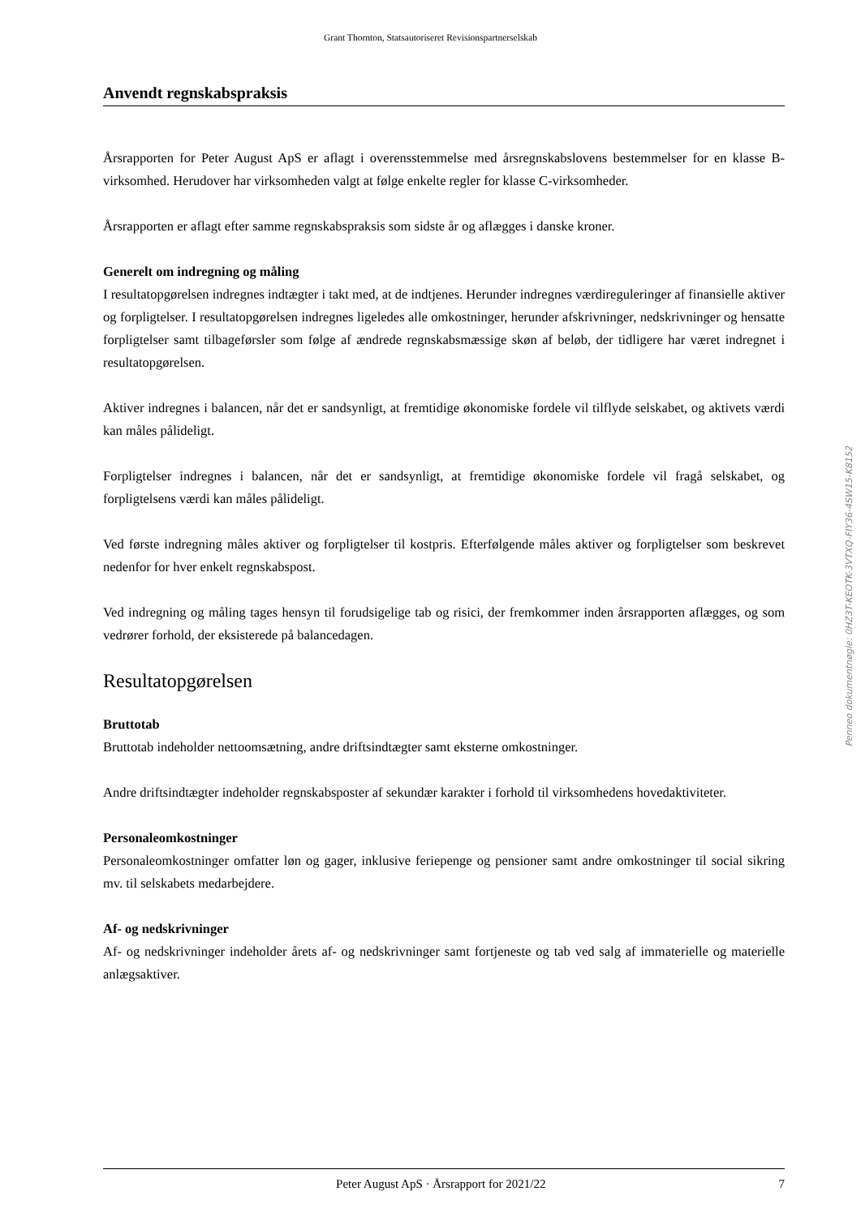Grant Thornton, Statsautoriseret Revisionspartnerselskab
Anvendt regnskabspraksis
Årsrapporten for Peter August ApS er aflagt i overensstemmelse med årsregnskabslovens bestemmelser for en klasse B-virksomhed. Herudover har virksomheden valgt at følge enkelte regler for klasse C-virksomheder.
Årsrapporten er aflagt efter samme regnskabspraksis som sidste år og aflægges i danske kroner.
Generelt om indregning og måling
I resultatopgørelsen indregnes indtægter i takt med, at de indtjenes. Herunder indregnes værdireguleringer af finansielle aktiver og forpligtelser. I resultatopgørelsen indregnes ligeledes alle omkostninger, herunder afskrivninger, nedskrivninger og hensatte forpligtelser samt tilbageførsler som følge af ændrede regnskabsmæssige skøn af beløb, der tidligere har været indregnet i resultatopgørelsen.
Aktiver indregnes i balancen, når det er sandsynligt, at fremtidige økonomiske fordele vil tilflyde selskabet, og aktivets værdi kan måles pålideligt.
Forpligtelser indregnes i balancen, når det er sandsynligt, at fremtidige økonomiske fordele vil fragå selskabet, og forpligtelsens værdi kan måles pålideligt.
Ved første indregning måles aktiver og forpligtelser til kostpris. Efterfølgende måles aktiver og forpligtelser som beskrevet nedenfor for hver enkelt regnskabspost.
Ved indregning og måling tages hensyn til forudsigelige tab og risici, der fremkommer inden årsrapporten aflægges, og som vedrører forhold, der eksisterede på balancedagen.
Resultatopgørelsen
Bruttotab
Bruttotab indeholder nettoomsætning, andre driftsindtægter samt eksterne omkostninger.
Andre driftsindtægter indeholder regnskabsposter af sekundær karakter i forhold til virksomhedens hovedaktiviteter.
Personaleomkostninger
Personaleomkostninger omfatter løn og gager, inklusive feriepenge og pensioner samt andre omkostninger til social sikring mv. til selskabets medarbejdere.
Af- og nedskrivninger
Af- og nedskrivninger indeholder årets af- og nedskrivninger samt fortjeneste og tab ved salg af immaterielle og materielle anlægsaktiver.
Penneo dokumentnøgle: 0HZ3T-KEOTK-3VTXQ-FIY36-4SW15-K8152
Peter August ApS · Årsrapport for 2021/22 7